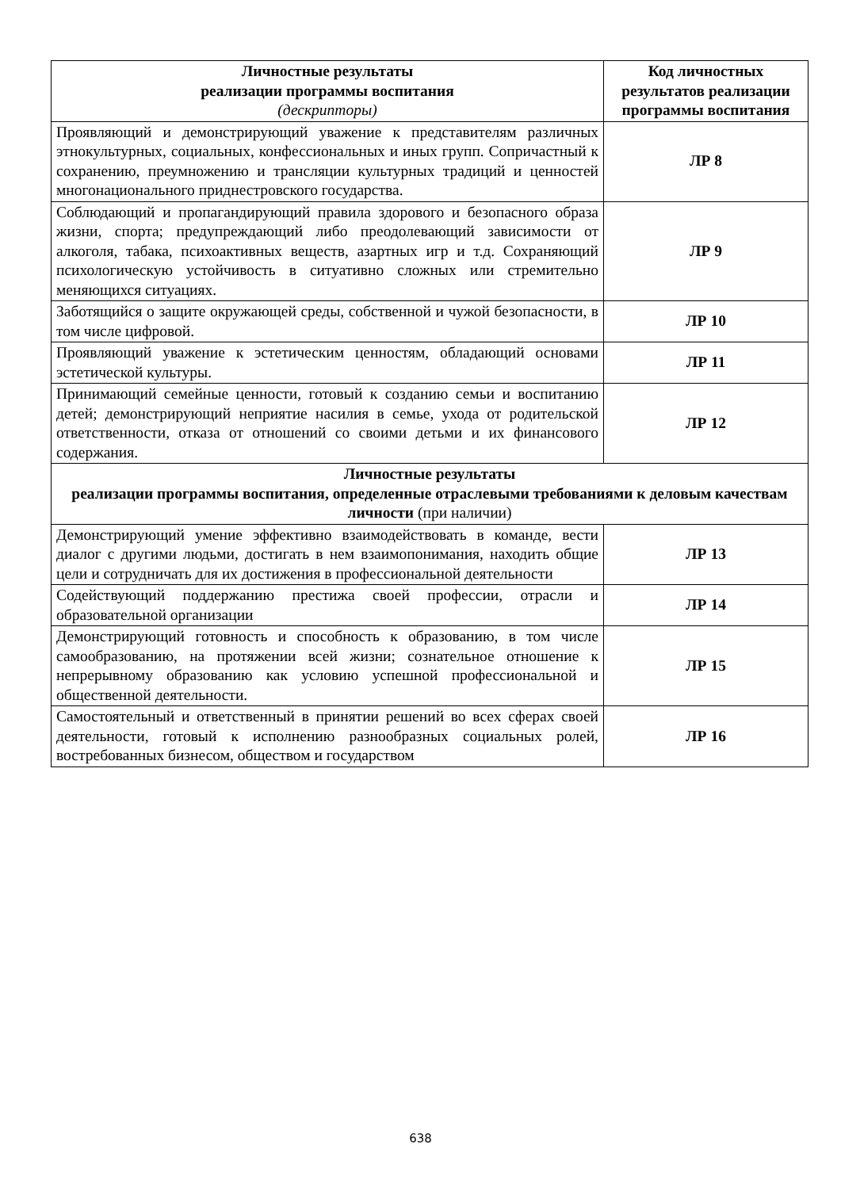| Личностные результаты реализации программы воспитания (дескрипторы) | Код личностных результатов реализации программы воспитания |
| --- | --- |
| Проявляющий и демонстрирующий уважение к представителям различных этнокультурных, социальных, конфессиональных и иных групп. Сопричастный к сохранению, преумножению и трансляции культурных традиций и ценностей многонационального приднестровского государства. | ЛР 8 |
| Соблюдающий и пропагандирующий правила здорового и безопасного образа жизни, спорта; предупреждающий либо преодолевающий зависимости от алкоголя, табака, психоактивных веществ, азартных игр и т.д. Сохраняющий психологическую устойчивость в ситуативно сложных или стремительно меняющихся ситуациях. | ЛР 9 |
| Заботящийся о защите окружающей среды, собственной и чужой безопасности, в том числе цифровой. | ЛР 10 |
| Проявляющий уважение к эстетическим ценностям, обладающий основами эстетической культуры. | ЛР 11 |
| Принимающий семейные ценности, готовый к созданию семьи и воспитанию детей; демонстрирующий неприятие насилия в семье, ухода от родительской ответственности, отказа от отношений со своими детьми и их финансового содержания. | ЛР 12 |
| Личностные результаты реализации программы воспитания, определенные отраслевыми требованиями к деловым качествам личности (при наличии) | |
| Демонстрирующий умение эффективно взаимодействовать в команде, вести диалог с другими людьми, достигать в нем взаимопонимания, находить общие цели и сотрудничать для их достижения в профессиональной деятельности | ЛР 13 |
| Содействующий поддержанию престижа своей профессии, отрасли и образовательной организации | ЛР 14 |
| Демонстрирующий готовность и способность к образованию, в том числе самообразованию, на протяжении всей жизни; сознательное отношение к непрерывному образованию как условию успешной профессиональной и общественной деятельности. | ЛР 15 |
| Самостоятельный и ответственный в принятии решений во всех сферах своей деятельности, готовый к исполнению разнообразных социальных ролей, востребованных бизнесом, обществом и государством | ЛР 16 |
638